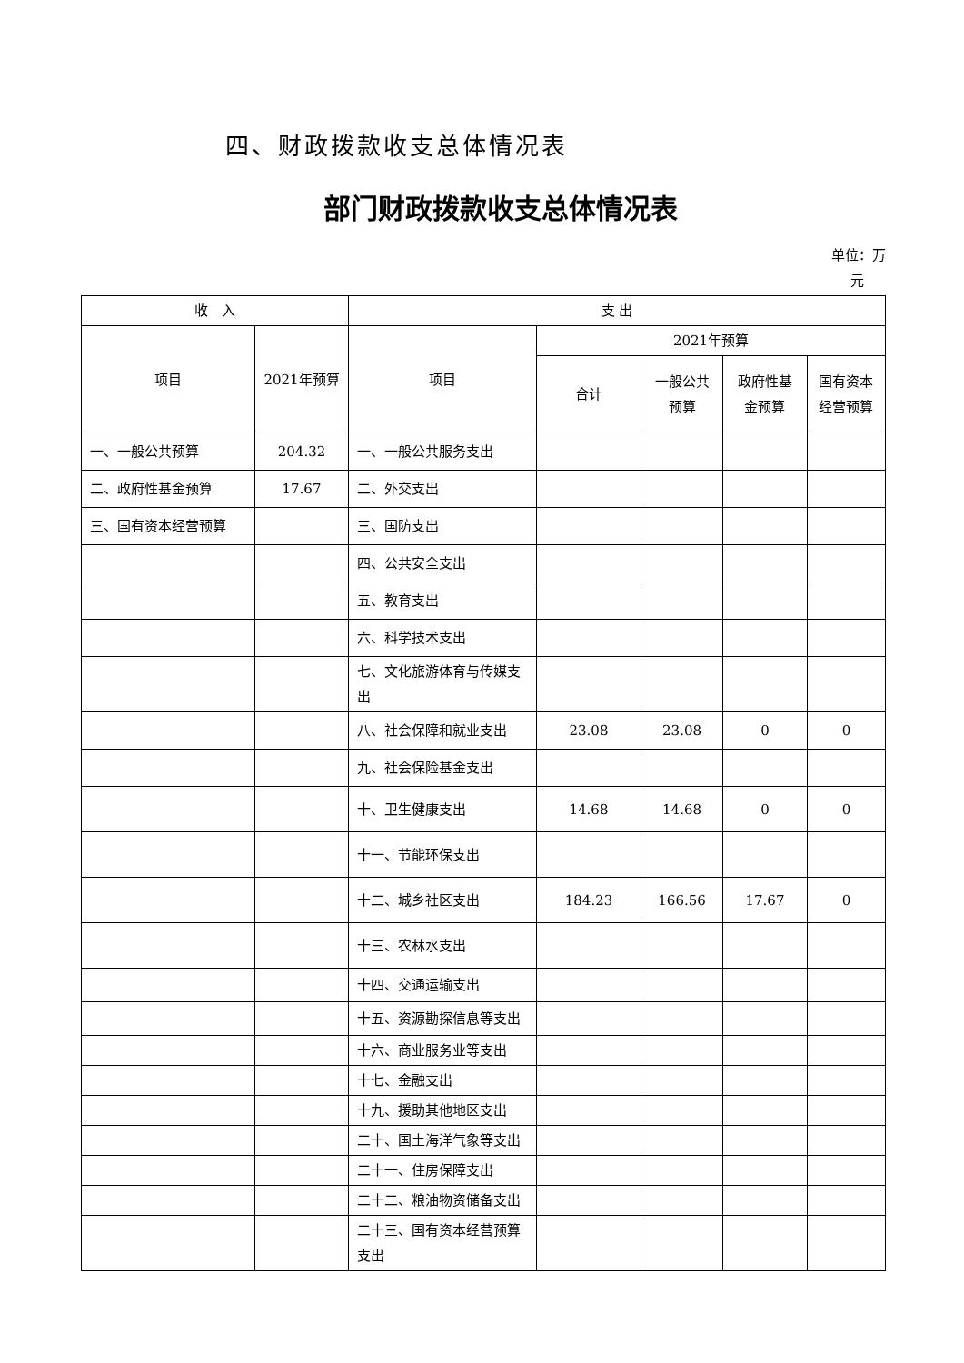四、财政拨款收支总体情况表
部门财政拨款收支总体情况表
单位：万
元
| 收 入 | | 支 出 | | | | |
| --- | --- | --- | --- | --- | --- | --- |
| 项目 | 2021年预算 | 项目 | 2021年预算 | | | |
| | | | 合计 | 一般公共预算 | 政府性基金预算 | 国有资本经营预算 |
| 一、一般公共预算 | 204.32 | 一、一般公共服务支出 | | | | |
| 二、政府性基金预算 | 17.67 | 二、外交支出 | | | | |
| 三、国有资本经营预算 | | 三、国防支出 | | | | |
| | | 四、公共安全支出 | | | | |
| | | 五、教育支出 | | | | |
| | | 六、科学技术支出 | | | | |
| | | 七、文化旅游体育与传媒支出 | | | | |
| | | 八、社会保障和就业支出 | 23.08 | 23.08 | 0 | 0 |
| | | 九、社会保险基金支出 | | | | |
| | | 十、卫生健康支出 | 14.68 | 14.68 | 0 | 0 |
| | | 十一、节能环保支出 | | | | |
| | | 十二、城乡社区支出 | 184.23 | 166.56 | 17.67 | 0 |
| | | 十三、农林水支出 | | | | |
| | | 十四、交通运输支出 | | | | |
| | | 十五、资源勘探信息等支出 | | | | |
| | | 十六、商业服务业等支出 | | | | |
| | | 十七、金融支出 | | | | |
| | | 十九、援助其他地区支出 | | | | |
| | | 二十、国土海洋气象等支出 | | | | |
| | | 二十一、住房保障支出 | | | | |
| | | 二十二、粮油物资储备支出 | | | | |
| | | 二十三、国有资本经营预算支出 | | | | |